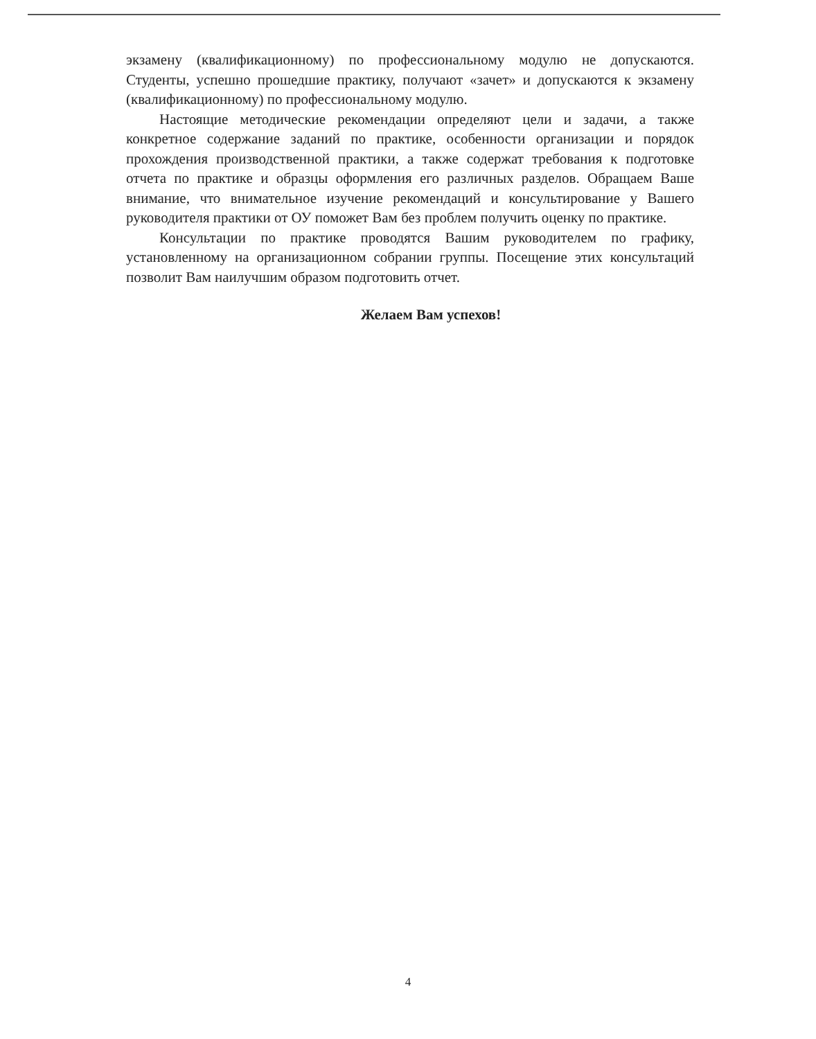экзамену (квалификационному) по профессиональному модулю не допускаются. Студенты, успешно прошедшие практику, получают «зачет» и допускаются к экзамену (квалификационному) по профессиональному модулю.
Настоящие методические рекомендации определяют цели и задачи, а также конкретное содержание заданий по практике, особенности организации и порядок прохождения производственной практики, а также содержат требования к подготовке отчета по практике и образцы оформления его различных разделов. Обращаем Ваше внимание, что внимательное изучение рекомендаций и консультирование у Вашего руководителя практики от ОУ поможет Вам без проблем получить оценку по практике.
Консультации по практике проводятся Вашим руководителем по графику, установленному на организационном собрании группы. Посещение этих консультаций позволит Вам наилучшим образом подготовить отчет.
Желаем Вам успехов!
4